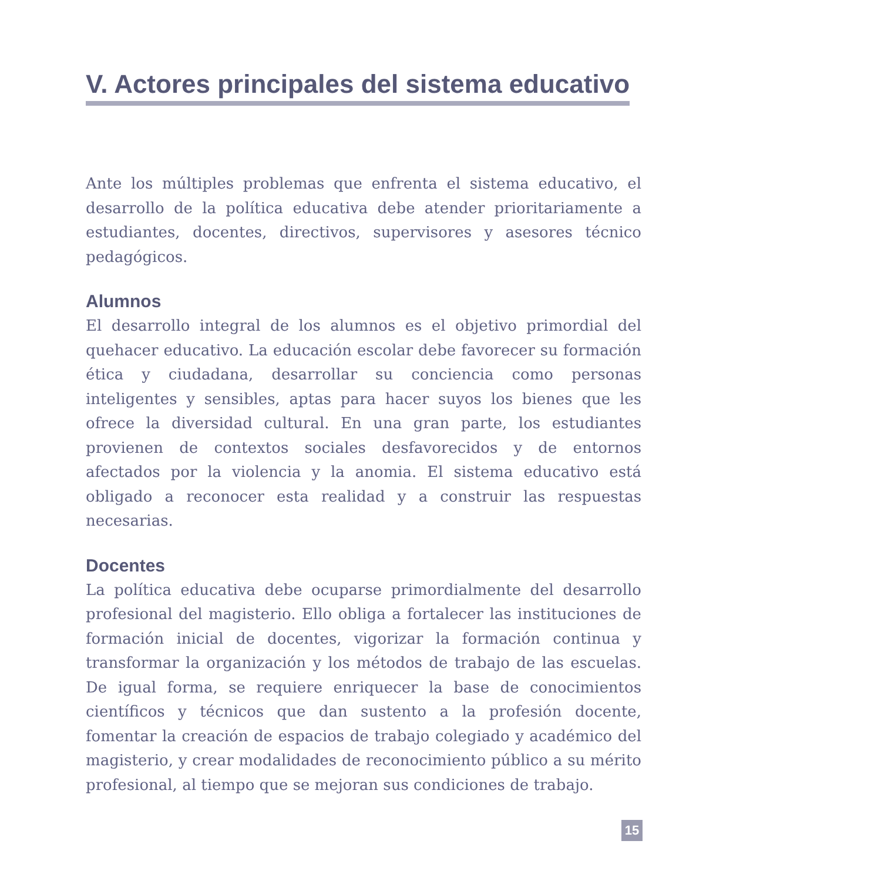V. Actores principales del sistema educativo
Ante los múltiples problemas que enfrenta el sistema educativo, el desarrollo de la política educativa debe atender prioritariamente a estudiantes, docentes, directivos, supervisores y asesores técnico pedagógicos.
Alumnos
El desarrollo integral de los alumnos es el objetivo primordial del quehacer educativo. La educación escolar debe favorecer su formación ética y ciudadana, desarrollar su conciencia como personas inteligentes y sensibles, aptas para hacer suyos los bienes que les ofrece la diversidad cultural. En una gran parte, los estudiantes provienen de contextos sociales desfavorecidos y de entornos afectados por la violencia y la anomia. El sistema educativo está obligado a reconocer esta realidad y a construir las respuestas necesarias.
Docentes
La política educativa debe ocuparse primordialmente del desarrollo profesional del magisterio. Ello obliga a fortalecer las instituciones de formación inicial de docentes, vigorizar la formación continua y transformar la organización y los métodos de trabajo de las escuelas. De igual forma, se requiere enriquecer la base de conocimientos científicos y técnicos que dan sustento a la profesión docente, fomentar la creación de espacios de trabajo colegiado y académico del magisterio, y crear modalidades de reconocimiento público a su mérito profesional, al tiempo que se mejoran sus condiciones de trabajo.
15